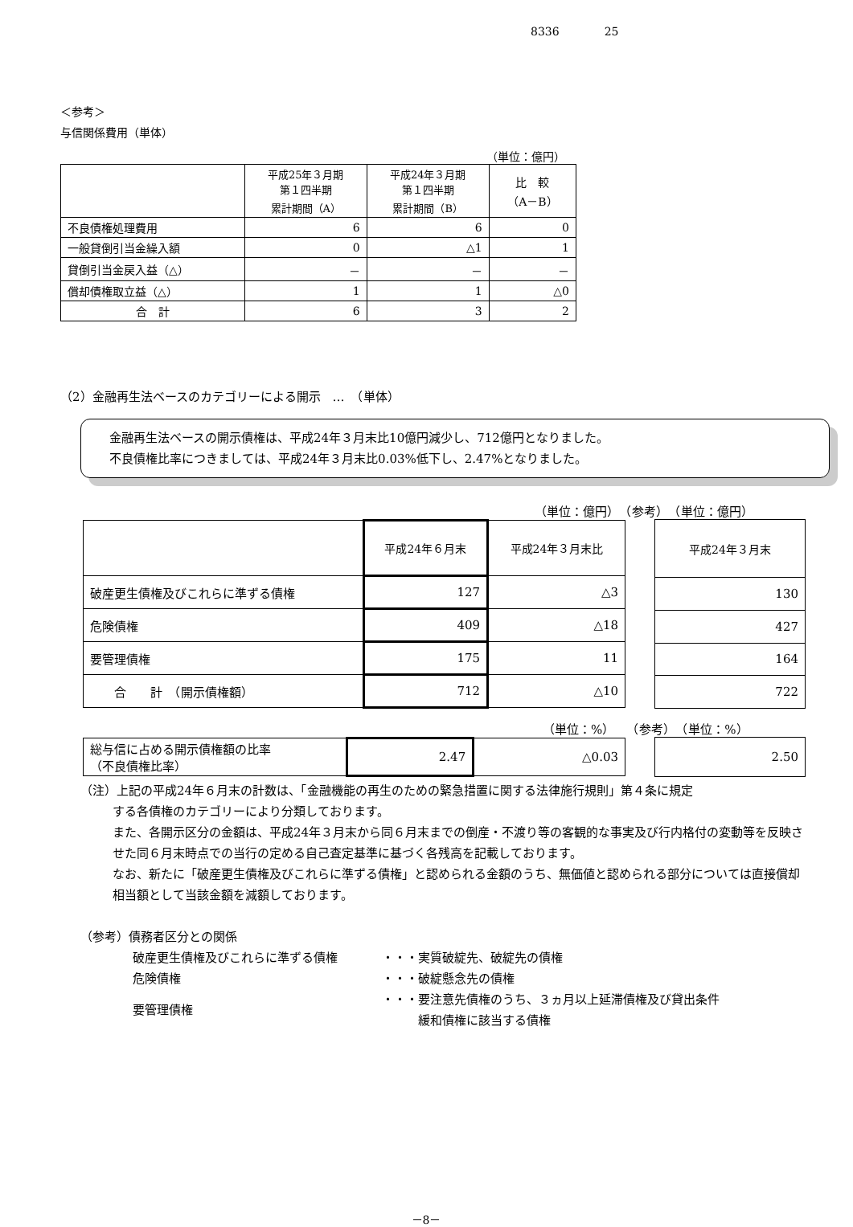8336　　　　25
＜参考＞
与信関係費用（単体）
（単位：億円）
| | 平成25年３月期 第１四半期 累計期間（A） | 平成24年３月期 第１四半期 累計期間（B） | 比 較 （A－B） |
| --- | --- | --- | --- |
| 不良債権処理費用 | 6 | 6 | 0 |
| 一般貸倒引当金繰入額 | 0 | △1 | 1 |
| 貸倒引当金戻入益（△） | － | － | － |
| 償却債権取立益（△） | 1 | 1 | △0 |
| 合 計 | 6 | 3 | 2 |
（2）金融再生法ベースのカテゴリーによる開示　…　（単体）
金融再生法ベースの開示債権は、平成24年３月末比10億円減少し、712億円となりました。
不良債権比率につきましては、平成24年３月末比0.03%低下し、2.47%となりました。
（単位：億円）　（参考）　（単位：億円）
| | 平成24年６月末 | 平成24年３月末比 |
| --- | --- | --- |
| 破産更生債権及びこれらに準ずる債権 | 127 | △3 |
| 危険債権 | 409 | △18 |
| 要管理債権 | 175 | 11 |
| 合 計 （開示債権額） | 712 | △10 |
| 平成24年３月末 |
| --- |
| 130 |
| 427 |
| 164 |
| 722 |
（単位：%）　　（参考）　（単位：%）
| 総与信に占める開示債権額の比率 （不良債権比率） | 2.47 | △0.03 |
| 2.50 |
（注）上記の平成24年６月末の計数は、「金融機能の再生のための緊急措置に関する法律施行規則」第４条に規定
する各債権のカテゴリーにより分類しております。
また、各開示区分の金額は、平成24年３月末から同６月末までの倒産・不渡り等の客観的な事実及び行内格付の変動等を反映させた同６月末時点での当行の定める自己査定基準に基づく各残高を記載しております。
なお、新たに「破産更生債権及びこれらに準ずる債権」と認められる金額のうち、無価値と認められる部分については直接償却相当額として当該金額を減額しております。
（参考）債務者区分との関係
| 破産更生債権及びこれらに準ずる債権 | ・・・実質破綻先、破綻先の債権 |
| 危険債権 | ・・・破綻懸念先の債権 |
| 要管理債権 | ・・・要注意先債権のうち、３ヵ月以上延滞債権及び貸出条件 緩和債権に該当する債権 |
－8－